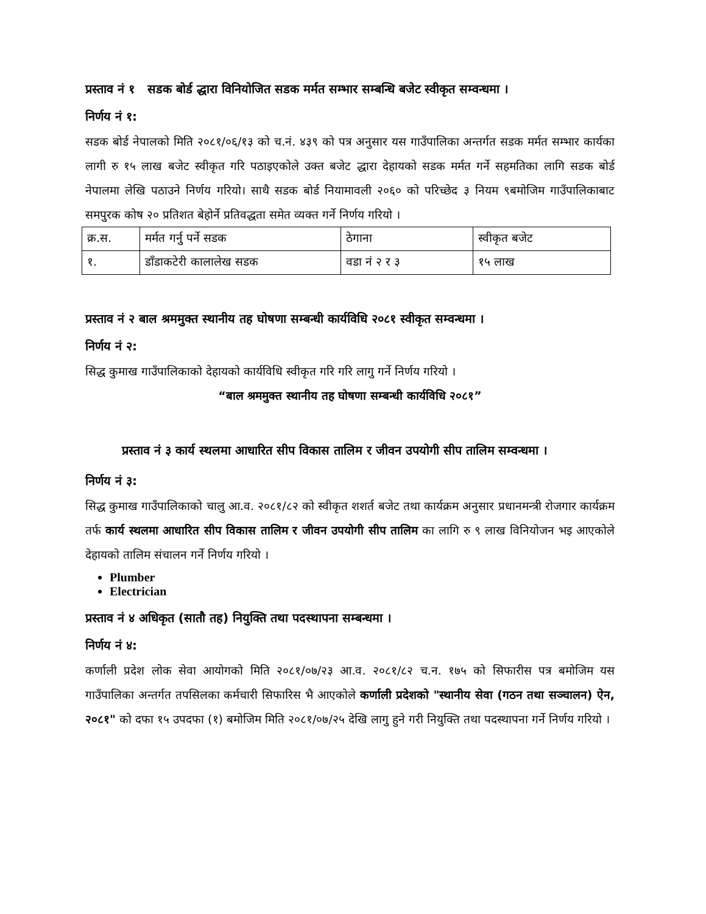प्रस्ताव नं १ सडक बोर्ड द्धारा विनियोजित सडक मर्मत सम्भार सम्बन्धि बजेट स्वीकृत सम्वन्धमा ।
निर्णय नं १:
सडक बोर्ड नेपालको मिति २०८१/०६/१३ को च.नं. ४३९ को पत्र अनुसार यस गाउँपालिका अन्तर्गत सडक मर्मत सम्भार कार्यका लागी रु १५ लाख बजेट स्वीकृत गरि पठाइएकोले उक्त बजेट द्धारा देहायको सडक मर्मत गर्ने सहमतिका लागि सडक बोर्ड नेपालमा लेखि पठाउने निर्णय गरियो। साथै सडक बोर्ड नियामावली २०६० को परिच्छेद ३ नियम ९बमोजिम गाउँपालिकाबाट समपुरक कोष २० प्रतिशत बेहोर्ने प्रतिवद्धता समेत व्यक्त गर्ने निर्णय गरियो ।
| क्र.स. | मर्मत गर्नु पर्ने सडक | ठेगाना | स्वीकृत बजेट |
| १. | डाँडाकटेरी कालालेख सडक | वडा नं २ र ३ | १५ लाख |
प्रस्ताव नं २ बाल श्रममुक्त स्थानीय तह घोषणा सम्बन्धी कार्यविधि २०८१ स्वीकृत सम्वन्धमा ।
निर्णय नं २:
सिद्ध कुमाख गाउँपालिकाको देहायको कार्यविधि स्वीकृत गरि गरि लागु गर्ने निर्णय गरियो ।
“बाल श्रममुक्त स्थानीय तह घोषणा सम्बन्धी कार्यविधि २०८१”
प्रस्ताव नं ३ कार्य स्थलमा आधारित सीप विकास तालिम र जीवन उपयोगी सीप तालिम सम्वन्धमा ।
निर्णय नं ३:
सिद्ध कुमाख गाउँपालिकाको चालु आ.व. २०८१/८२ को स्वीकृत शशर्त बजेट तथा कार्यक्रम अनुसार प्रधानमन्त्री रोजगार कार्यक्रम तर्फ कार्य स्थलमा आधारित सीप विकास तालिम र जीवन उपयोगी सीप तालिम का लागि रु ९ लाख विनियोजन भइ आएकोले देहायको तालिम संचालन गर्ने निर्णय गरियो ।
Plumber
Electrician
प्रस्ताव नं ४ अधिकृत (सातौ तह) नियुक्ति तथा पदस्थापना सम्बन्धमा ।
निर्णय नं ४:
कर्णाली प्रदेश लोक सेवा आयोगको मिति २०८१/०७/२३ आ.व. २०८१/८२ च.न. १७५ को सिफारीस पत्र बमोजिम यस गाउँपालिका अन्तर्गत तपसिलका कर्मचारी सिफारिस भै आएकोले कर्णाली प्रदेशको "स्थानीय सेवा (गठन तथा सञ्चालन) ऐन, २०८१" को दफा १५ उपदफा (१) बमोजिम मिति २०८१/०७/२५ देखि लागु हुने गरी नियुक्ति तथा पदस्थापना गर्ने निर्णय गरियो ।